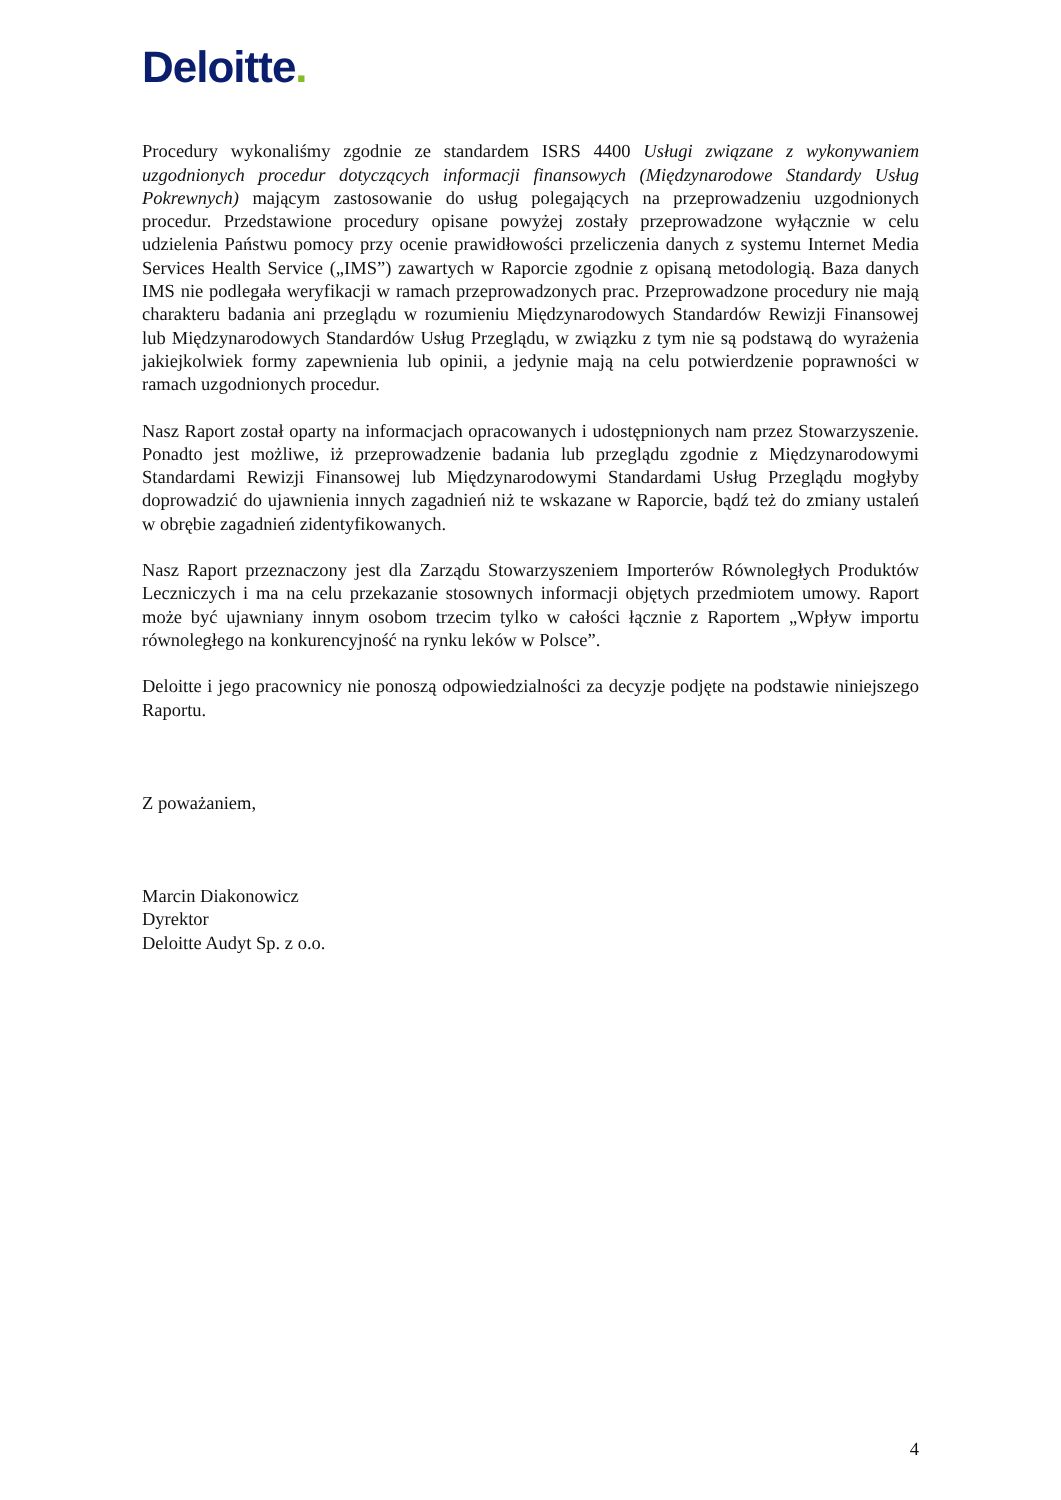Deloitte.
Procedury wykonaliśmy zgodnie ze standardem ISRS 4400 Usługi związane z wykonywaniem uzgodnionych procedur dotyczących informacji finansowych (Międzynarodowe Standardy Usług Pokrewnych) mającym zastosowanie do usług polegających na przeprowadzeniu uzgodnionych procedur. Przedstawione procedury opisane powyżej zostały przeprowadzone wyłącznie w celu udzielenia Państwu pomocy przy ocenie prawidłowości przeliczenia danych z systemu Internet Media Services Health Service („IMS”) zawartych w Raporcie zgodnie z opisaną metodologią. Baza danych IMS nie podlegała weryfikacji w ramach przeprowadzonych prac. Przeprowadzone procedury nie mają charakteru badania ani przeglądu w rozumieniu Międzynarodowych Standardów Rewizji Finansowej lub Międzynarodowych Standardów Usług Przeglądu, w związku z tym nie są podstawą do wyrażenia jakiejkolwiek formy zapewnienia lub opinii, a jedynie mają na celu potwierdzenie poprawności w ramach uzgodnionych procedur.
Nasz Raport został oparty na informacjach opracowanych i udostępnionych nam przez Stowarzyszenie. Ponadto jest możliwe, iż przeprowadzenie badania lub przeglądu zgodnie z Międzynarodowymi Standardami Rewizji Finansowej lub Międzynarodowymi Standardami Usług Przeglądu mogłyby doprowadzić do ujawnienia innych zagadnień niż te wskazane w Raporcie, bądź też do zmiany ustaleń w obrębie zagadnień zidentyfikowanych.
Nasz Raport przeznaczony jest dla Zarządu Stowarzyszeniem Importerów Równoległych Produktów Leczniczych i ma na celu przekazanie stosownych informacji objętych przedmiotem umowy. Raport może być ujawniany innym osobom trzecim tylko w całości łącznie z Raportem „Wpływ importu równoległego na konkurencyjność na rynku leków w Polsce”.
Deloitte i jego pracownicy nie ponoszą odpowiedzialności za decyzje podjęte na podstawie niniejszego Raportu.
Z poważaniem,
Marcin Diakonowicz
Dyrektor
Deloitte Audyt Sp. z o.o.
4